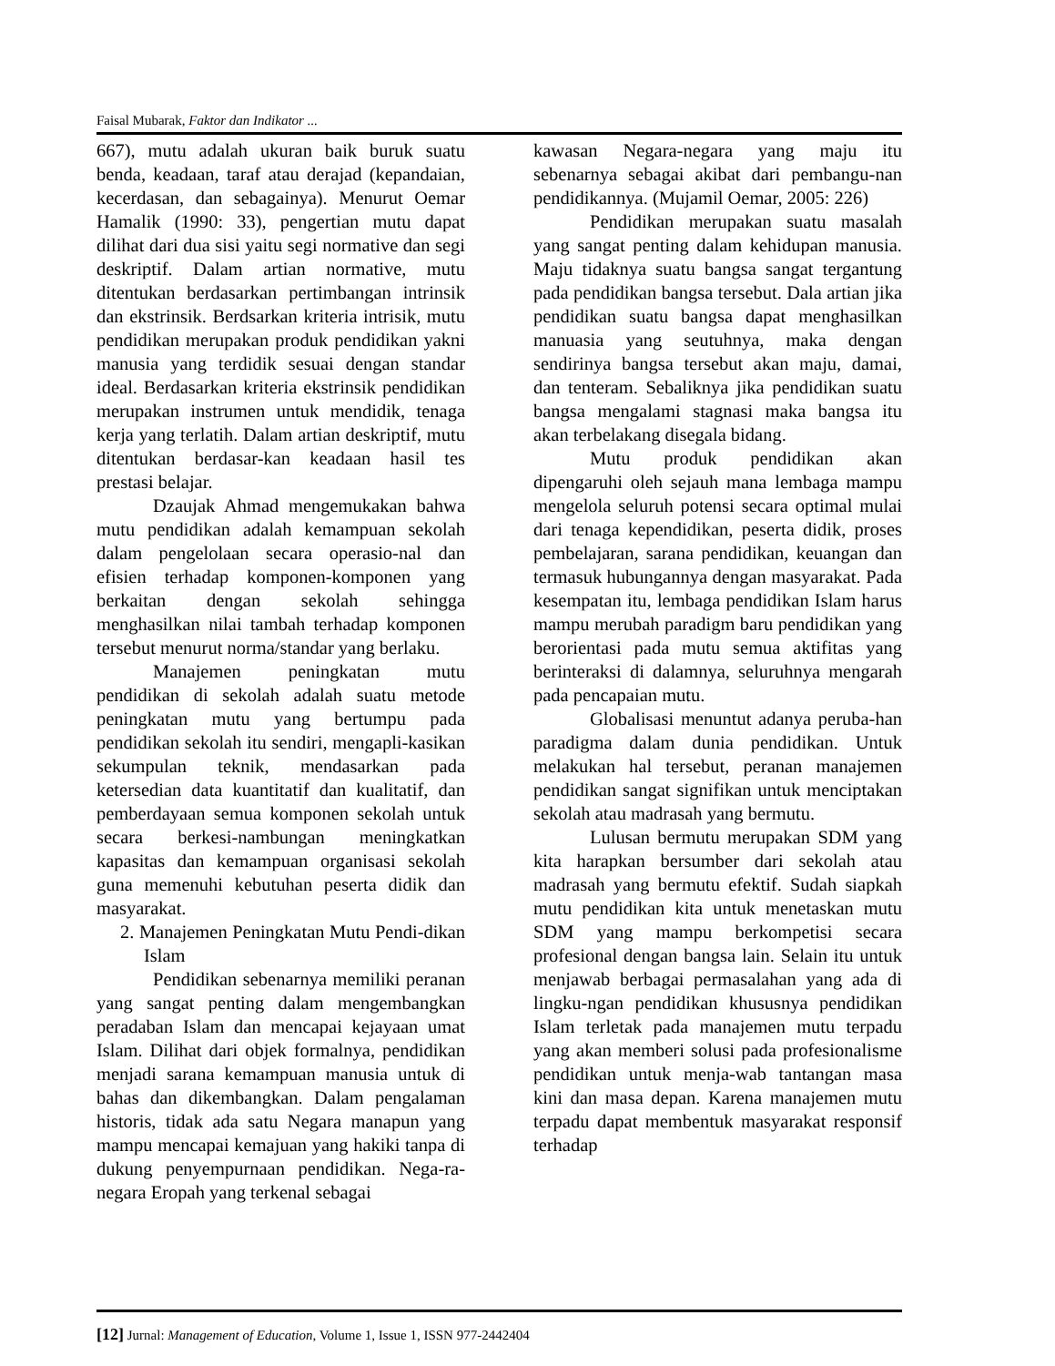Faisal Mubarak, Faktor dan Indikator ...
667), mutu adalah ukuran baik buruk suatu benda, keadaan, taraf atau derajad (kepandaian, kecerdasan, dan sebagainya). Menurut Oemar Hamalik (1990: 33), pengertian mutu dapat dilihat dari dua sisi yaitu segi normative dan segi deskriptif. Dalam artian normative, mutu ditentukan berdasarkan pertimbangan intrinsik dan ekstrinsik. Berdsarkan kriteria intrisik, mutu pendidikan merupakan produk pendidikan yakni manusia yang terdidik sesuai dengan standar ideal. Berdasarkan kriteria ekstrinsik pendidikan merupakan instrumen untuk mendidik, tenaga kerja yang terlatih. Dalam artian deskriptif, mutu ditentukan berdasar-kan keadaan hasil tes prestasi belajar.
Dzaujak Ahmad mengemukakan bahwa mutu pendidikan adalah kemampuan sekolah dalam pengelolaan secara operasio-nal dan efisien terhadap komponen-komponen yang berkaitan dengan sekolah sehingga menghasilkan nilai tambah terhadap komponen tersebut menurut norma/standar yang berlaku.
Manajemen peningkatan mutu pendidikan di sekolah adalah suatu metode peningkatan mutu yang bertumpu pada pendidikan sekolah itu sendiri, mengapli-kasikan sekumpulan teknik, mendasarkan pada ketersedian data kuantitatif dan kualitatif, dan pemberdayaan semua komponen sekolah untuk secara berkesi-nambungan meningkatkan kapasitas dan kemampuan organisasi sekolah guna memenuhi kebutuhan peserta didik dan masyarakat.
2. Manajemen Peningkatan Mutu Pendi-dikan Islam
Pendidikan sebenarnya memiliki peranan yang sangat penting dalam mengembangkan peradaban Islam dan mencapai kejayaan umat Islam. Dilihat dari objek formalnya, pendidikan menjadi sarana kemampuan manusia untuk di bahas dan dikembangkan. Dalam pengalaman historis, tidak ada satu Negara manapun yang mampu mencapai kemajuan yang hakiki tanpa di dukung penyempurnaan pendidikan. Nega-ra-negara Eropah yang terkenal sebagai
kawasan Negara-negara yang maju itu sebenarnya sebagai akibat dari pembangu-nan pendidikannya. (Mujamil Oemar, 2005: 226)
Pendidikan merupakan suatu masalah yang sangat penting dalam kehidupan manusia. Maju tidaknya suatu bangsa sangat tergantung pada pendidikan bangsa tersebut. Dala artian jika pendidikan suatu bangsa dapat menghasilkan manuasia yang seutuhnya, maka dengan sendirinya bangsa tersebut akan maju, damai, dan tenteram. Sebaliknya jika pendidikan suatu bangsa mengalami stagnasi maka bangsa itu akan terbelakang disegala bidang.
Mutu produk pendidikan akan dipengaruhi oleh sejauh mana lembaga mampu mengelola seluruh potensi secara optimal mulai dari tenaga kependidikan, peserta didik, proses pembelajaran, sarana pendidikan, keuangan dan termasuk hubungannya dengan masyarakat. Pada kesempatan itu, lembaga pendidikan Islam harus mampu merubah paradigm baru pendidikan yang berorientasi pada mutu semua aktifitas yang berinteraksi di dalamnya, seluruhnya mengarah pada pencapaian mutu.
Globalisasi menuntut adanya peruba-han paradigma dalam dunia pendidikan. Untuk melakukan hal tersebut, peranan manajemen pendidikan sangat signifikan untuk menciptakan sekolah atau madrasah yang bermutu.
Lulusan bermutu merupakan SDM yang kita harapkan bersumber dari sekolah atau madrasah yang bermutu efektif. Sudah siapkah mutu pendidikan kita untuk menetaskan mutu SDM yang mampu berkompetisi secara profesional dengan bangsa lain. Selain itu untuk menjawab berbagai permasalahan yang ada di lingku-ngan pendidikan khususnya pendidikan Islam terletak pada manajemen mutu terpadu yang akan memberi solusi pada profesionalisme pendidikan untuk menja-wab tantangan masa kini dan masa depan. Karena manajemen mutu terpadu dapat membentuk masyarakat responsif terhadap
[12] Jurnal: Management of Education, Volume 1, Issue 1, ISSN 977-2442404